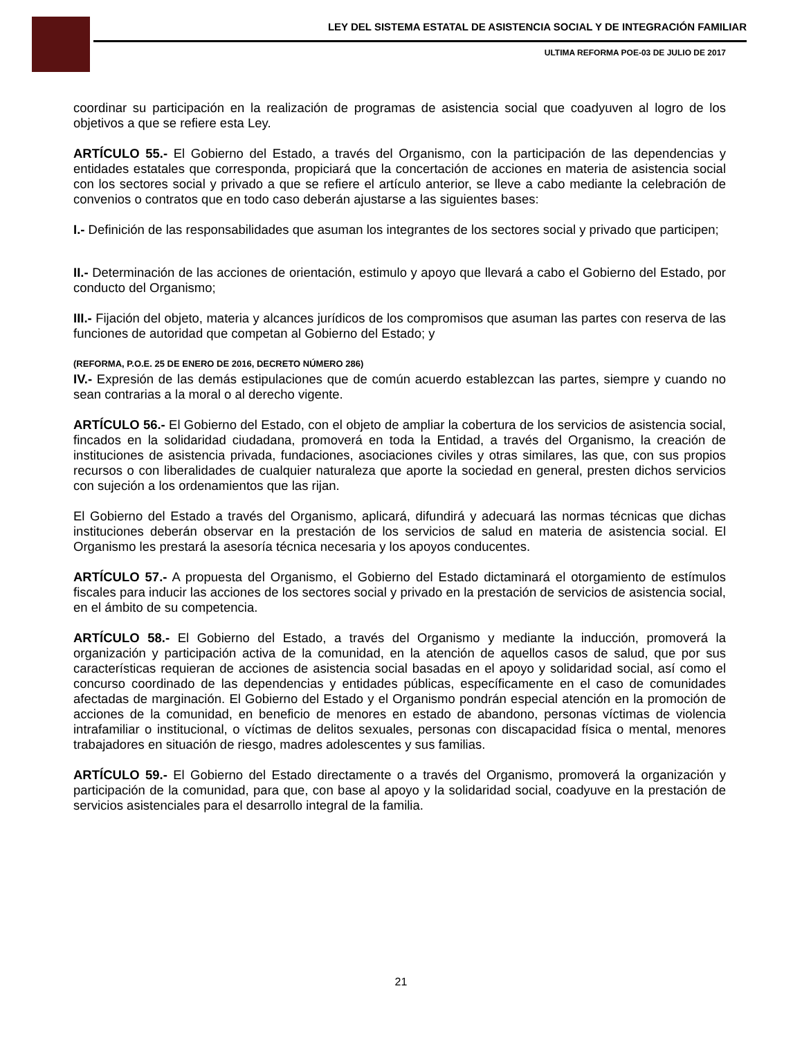LEY DEL SISTEMA ESTATAL DE ASISTENCIA SOCIAL Y DE INTEGRACIÓN FAMILIAR
ULTIMA REFORMA POE-03 DE JULIO DE 2017
coordinar su participación en la realización de programas de asistencia social que coadyuven al logro de los objetivos a que se refiere esta Ley.
ARTÍCULO 55.- El Gobierno del Estado, a través del Organismo, con la participación de las dependencias y entidades estatales que corresponda, propiciará que la concertación de acciones en materia de asistencia social con los sectores social y privado a que se refiere el artículo anterior, se lleve a cabo mediante la celebración de convenios o contratos que en todo caso deberán ajustarse a las siguientes bases:
I.- Definición de las responsabilidades que asuman los integrantes de los sectores social y privado que participen;
II.- Determinación de las acciones de orientación, estimulo y apoyo que llevará a cabo el Gobierno del Estado, por conducto del Organismo;
III.- Fijación del objeto, materia y alcances jurídicos de los compromisos que asuman las partes con reserva de las funciones de autoridad que competan al Gobierno del Estado; y
(REFORMA, P.O.E. 25 DE ENERO DE 2016, DECRETO NÚMERO 286)
IV.- Expresión de las demás estipulaciones que de común acuerdo establezcan las partes, siempre y cuando no sean contrarias a la moral o al derecho vigente.
ARTÍCULO 56.- El Gobierno del Estado, con el objeto de ampliar la cobertura de los servicios de asistencia social, fincados en la solidaridad ciudadana, promoverá en toda la Entidad, a través del Organismo, la creación de instituciones de asistencia privada, fundaciones, asociaciones civiles y otras similares, las que, con sus propios recursos o con liberalidades de cualquier naturaleza que aporte la sociedad en general, presten dichos servicios con sujeción a los ordenamientos que las rijan.
El Gobierno del Estado a través del Organismo, aplicará, difundirá y adecuará las normas técnicas que dichas instituciones deberán observar en la prestación de los servicios de salud en materia de asistencia social. El Organismo les prestará la asesoría técnica necesaria y los apoyos conducentes.
ARTÍCULO 57.- A propuesta del Organismo, el Gobierno del Estado dictaminará el otorgamiento de estímulos fiscales para inducir las acciones de los sectores social y privado en la prestación de servicios de asistencia social, en el ámbito de su competencia.
ARTÍCULO 58.- El Gobierno del Estado, a través del Organismo y mediante la inducción, promoverá la organización y participación activa de la comunidad, en la atención de aquellos casos de salud, que por sus características requieran de acciones de asistencia social basadas en el apoyo y solidaridad social, así como el concurso coordinado de las dependencias y entidades públicas, específicamente en el caso de comunidades afectadas de marginación. El Gobierno del Estado y el Organismo pondrán especial atención en la promoción de acciones de la comunidad, en beneficio de menores en estado de abandono, personas víctimas de violencia intrafamiliar o institucional, o víctimas de delitos sexuales, personas con discapacidad física o mental, menores trabajadores en situación de riesgo, madres adolescentes y sus familias.
ARTÍCULO 59.- El Gobierno del Estado directamente o a través del Organismo, promoverá la organización y participación de la comunidad, para que, con base al apoyo y la solidaridad social, coadyuve en la prestación de servicios asistenciales para el desarrollo integral de la familia.
21